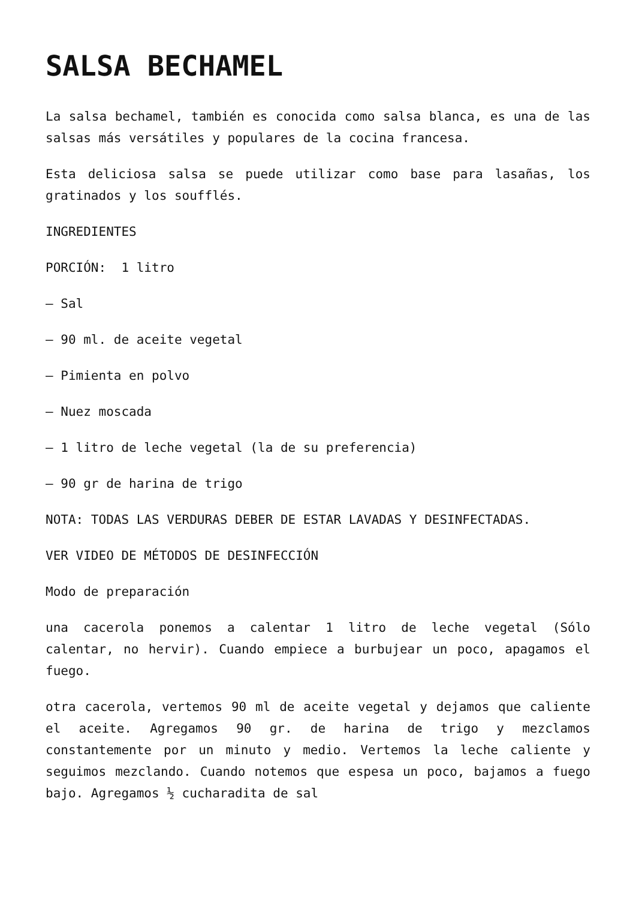SALSA BECHAMEL
La salsa bechamel, también es conocida como salsa blanca, es una de las salsas más versátiles y populares de la cocina francesa.
Esta deliciosa salsa se puede utilizar como base para lasañas, los gratinados y los soufflés.
INGREDIENTES
PORCIÓN: 1 litro
– Sal
– 90 ml. de aceite vegetal
– Pimienta en polvo
– Nuez moscada
– 1 litro de leche vegetal (la de su preferencia)
– 90 gr de harina de trigo
NOTA: TODAS LAS VERDURAS DEBER DE ESTAR LAVADAS Y DESINFECTADAS.
VER VIDEO DE MÉTODOS DE DESINFECCIÓN
Modo de preparación
una cacerola ponemos a calentar 1 litro de leche vegetal (Sólo calentar, no hervir). Cuando empiece a burbujear un poco, apagamos el fuego.
otra cacerola, vertemos 90 ml de aceite vegetal y dejamos que caliente el aceite. Agregamos 90 gr. de harina de trigo y mezclamos constantemente por un minuto y medio. Vertemos la leche caliente y seguimos mezclando. Cuando notemos que espesa un poco, bajamos a fuego bajo. Agregamos ½ cucharadita de sal